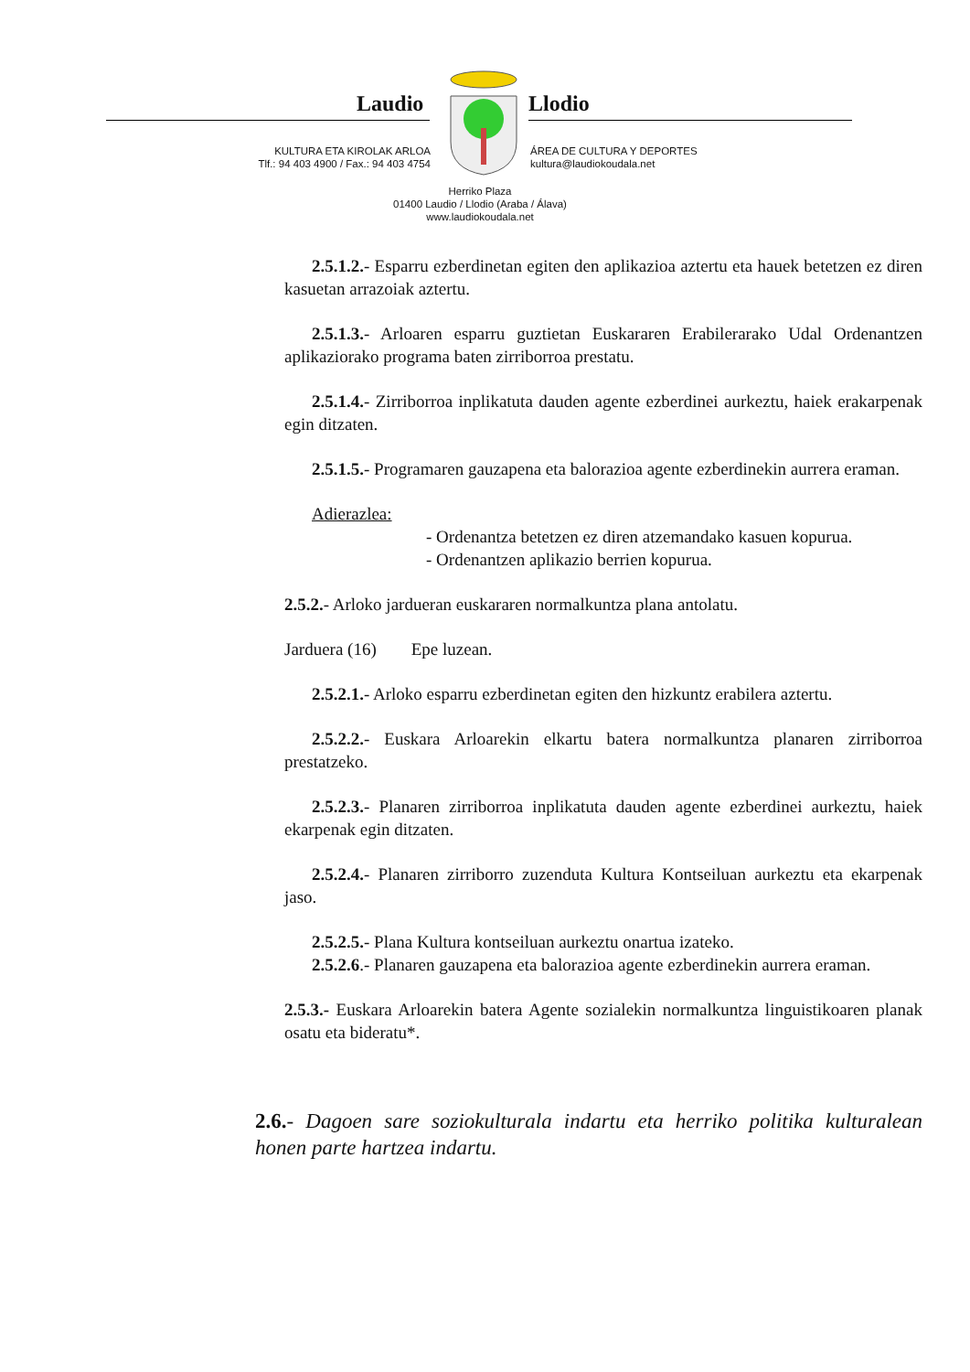Laudio Llodio
KULTURA ETA KIROLAK ARLOA
Tlf.: 94 403 4900 / Fax.: 94 403 4754
ÁREA DE CULTURA Y DEPORTES
kultura@laudiokoudala.net
Herriko Plaza
01400 Laudio / Llodio (Araba / Álava)
www.laudiokoudala.net
2.5.1.2.- Esparru ezberdinetan egiten den aplikazioa aztertu eta hauek betetzen ez diren kasuetan arrazoiak aztertu.
2.5.1.3.- Arloaren esparru guztietan Euskararen Erabilerarako Udal Ordenantzen aplikaziorako programa baten zirriborroa prestatu.
2.5.1.4.- Zirriborroa inplikatuta dauden agente ezberdinei aurkeztu, haiek erakarpenak egin ditzaten.
2.5.1.5.- Programaren gauzapena eta balorazioa agente ezberdinekin aurrera eraman.
Adierazlea:
- Ordenantza betetzen ez diren atzemandako kasuen kopurua.
- Ordenantzen aplikazio berrien kopurua.
2.5.2.- Arloko jardueran euskararen normalkuntza plana antolatu.
Jarduera (16) Epe luzean.
2.5.2.1.- Arloko esparru ezberdinetan egiten den hizkuntz erabilera aztertu.
2.5.2.2.- Euskara Arloarekin elkartu batera normalkuntza planaren zirriborroa prestatzeko.
2.5.2.3.- Planaren zirriborroa inplikatuta dauden agente ezberdinei aurkeztu, haiek ekarpenak egin ditzaten.
2.5.2.4.- Planaren zirriborro zuzenduta Kultura Kontseiluan aurkeztu eta ekarpenak jaso.
2.5.2.5.- Plana Kultura kontseiluan aurkeztu onartua izateko.
2.5.2.6.- Planaren gauzapena eta balorazioa agente ezberdinekin aurrera eraman.
2.5.3.- Euskara Arloarekin batera Agente sozialekin normalkuntza linguistikoaren planak osatu eta bideratu*.
2.6.- Dagoen sare soziokulturala indartu eta herriko politika kulturalean honen parte hartzea indartu.